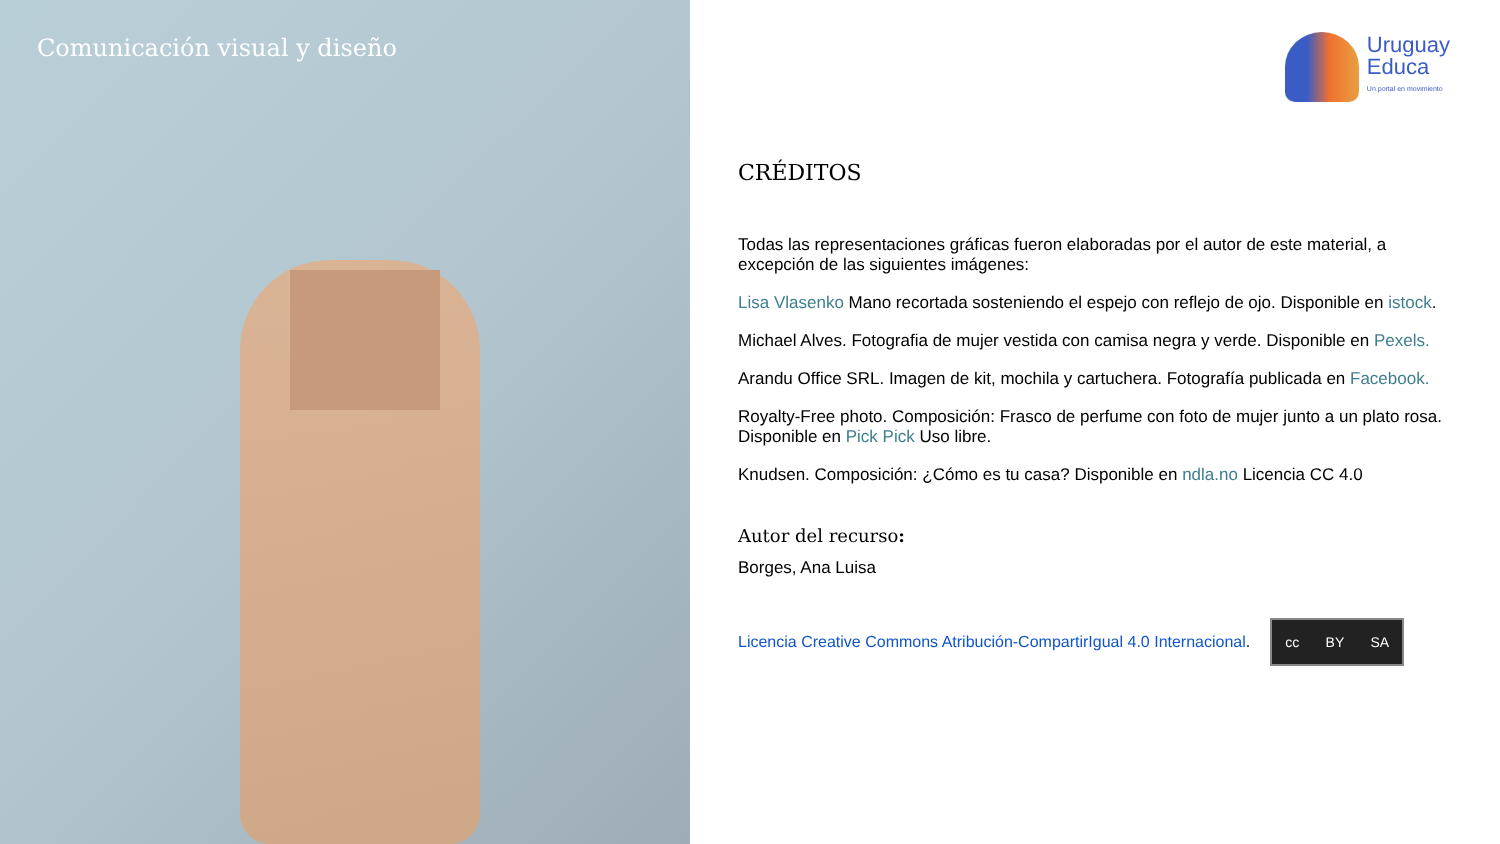Comunicación visual y diseño
Uruguay
Educa
Un portal en movimiento
CRÉDITOS
Todas las representaciones gráficas fueron elaboradas por el autor de este material, a excepción de las siguientes imágenes:
Lisa Vlasenko Mano recortada sosteniendo el espejo con reflejo de ojo. Disponible en istock.
Michael Alves. Fotografia de mujer vestida con camisa negra y verde. Disponible en Pexels.
Arandu Office SRL. Imagen de kit, mochila y cartuchera. Fotografía publicada en Facebook.
Royalty-Free photo. Composición: Frasco de perfume con foto de mujer junto a un plato rosa. Disponible en Pick Pick Uso libre.
Knudsen. Composición: ¿Cómo es tu casa? Disponible en ndla.no Licencia CC 4.0
Autor del recurso:
Borges, Ana Luisa
Licencia Creative Commons Atribución-CompartirIgual 4.0 Internacional.
cc BY SA